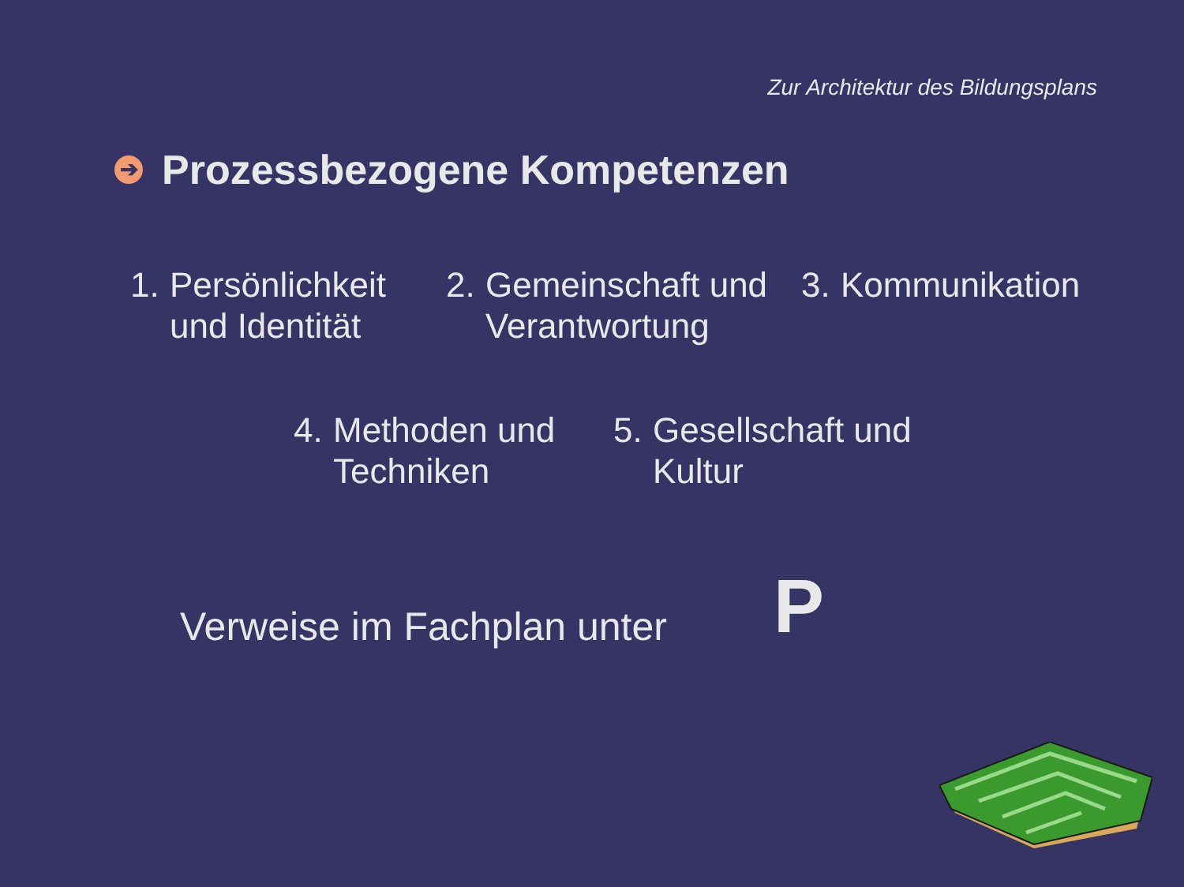Zur Architektur des Bildungsplans
➔ Prozessbezogene Kompetenzen
1. Persönlichkeit
und Identität
2. Gemeinschaft und
Verantwortung
3. Kommunikation
4. Methoden und
Techniken
5. Gesellschaft und
Kultur
Verweise im Fachplan unter P